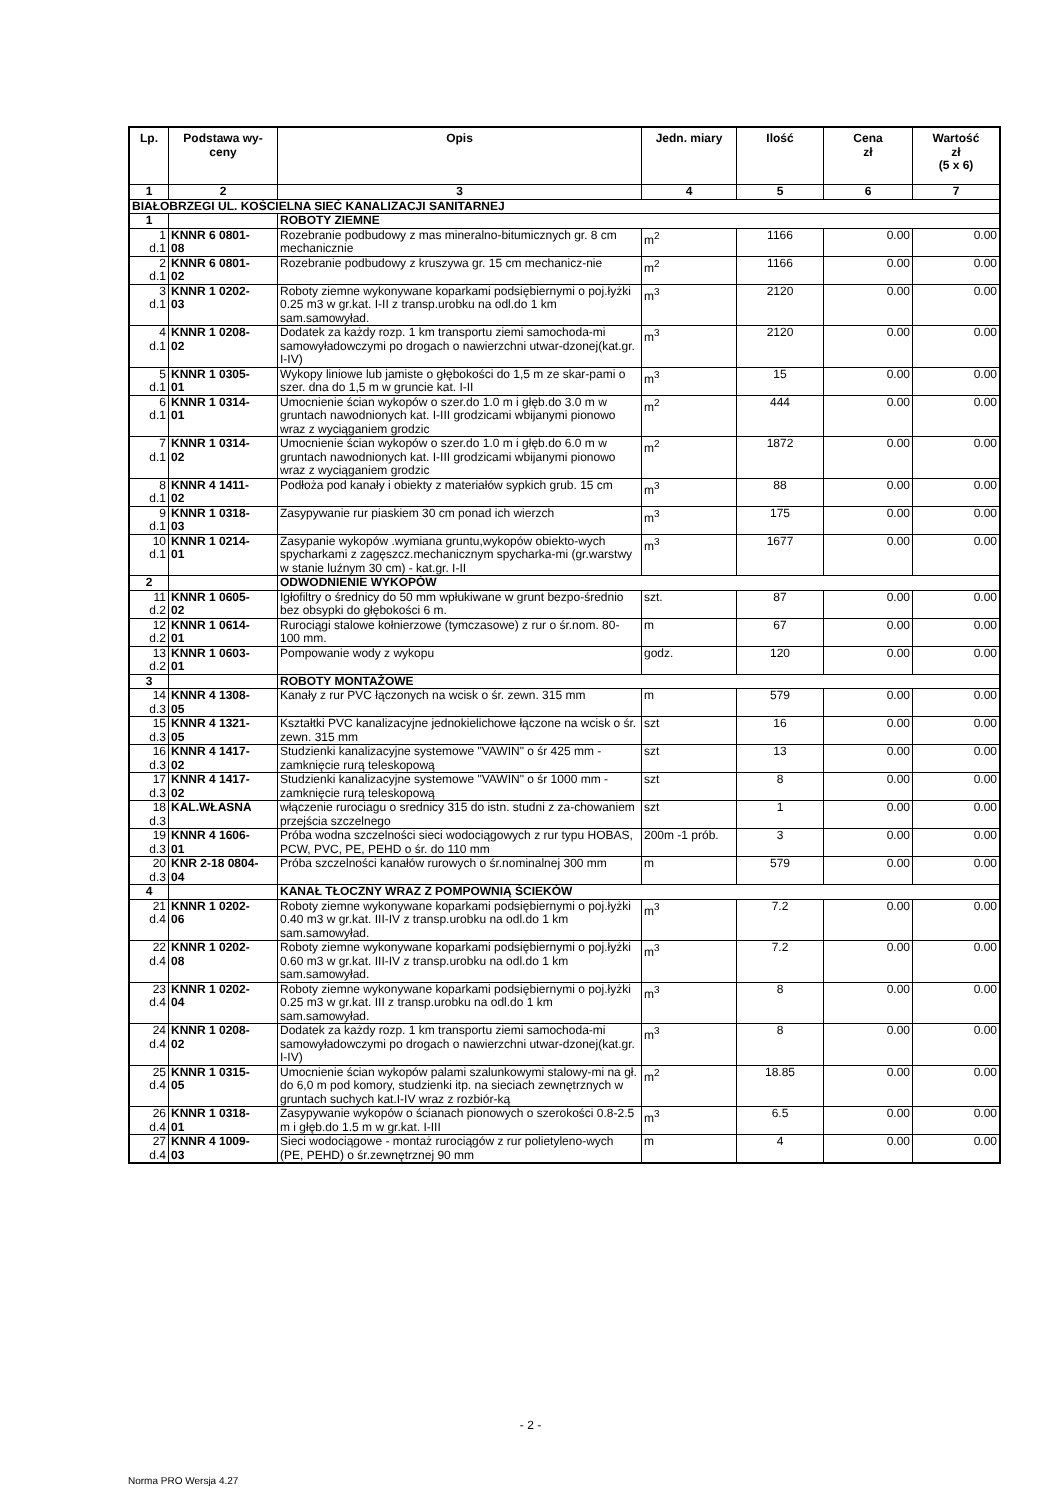| Lp. | Podstawa wy- ceny | Opis | Jedn. miary | Ilość | Cena zł | Wartość zł (5 x 6) |
| --- | --- | --- | --- | --- | --- | --- |
| 1 | 2 | 3 | 4 | 5 | 6 | 7 |
| BIAŁOBRZEGI UL. KOŚCIELNA SIEĆ KANALIZACJI SANITARNEJ | | | | | | |
| 1 | | ROBOTY ZIEMNE | | | | |
| 1 d.1 | KNNR 6 0801- 08 | Rozebranie podbudowy z mas mineralno-bitumicznych gr. 8 cm mechanicznie | m<sup>2</sup> | 1166 | 0.00 | 0.00 |
| 2 d.1 | KNNR 6 0801- 02 | Rozebranie podbudowy z kruszywa gr. 15 cm mechanicz-nie | m<sup>2</sup> | 1166 | 0.00 | 0.00 |
| 3 d.1 | KNNR 1 0202- 03 | Roboty ziemne wykonywane koparkami podsiębiernymi o poj.łyżki 0.25 m3 w gr.kat. I-II z transp.urobku na odl.do 1 km sam.samowyład. | m<sup>3</sup> | 2120 | 0.00 | 0.00 |
| 4 d.1 | KNNR 1 0208- 02 | Dodatek za każdy rozp. 1 km transportu ziemi samochoda-mi samowyładowczymi po drogach o nawierzchni utwar-dzonej(kat.gr. I-IV) | m<sup>3</sup> | 2120 | 0.00 | 0.00 |
| 5 d.1 | KNNR 1 0305- 01 | Wykopy liniowe lub jamiste o głębokości do 1,5 m ze skar-pami o szer. dna do 1,5 m w gruncie kat. I-II | m<sup>3</sup> | 15 | 0.00 | 0.00 |
| 6 d.1 | KNNR 1 0314- 01 | Umocnienie ścian wykopów o szer.do 1.0 m i głęb.do 3.0 m w gruntach nawodnionych kat. I-III grodzicami wbijanymi pionowo wraz z wyciąganiem grodzic | m<sup>2</sup> | 444 | 0.00 | 0.00 |
| 7 d.1 | KNNR 1 0314- 02 | Umocnienie ścian wykopów o szer.do 1.0 m i głęb.do 6.0 m w gruntach nawodnionych kat. I-III grodzicami wbijanymi pionowo wraz z wyciąganiem grodzic | m<sup>2</sup> | 1872 | 0.00 | 0.00 |
| 8 d.1 | KNNR 4 1411- 02 | Podłoża pod kanały i obiekty z materiałów sypkich grub. 15 cm | m<sup>3</sup> | 88 | 0.00 | 0.00 |
| 9 d.1 | KNNR 1 0318- 03 | Zasypywanie rur piaskiem 30 cm ponad ich wierzch | m<sup>3</sup> | 175 | 0.00 | 0.00 |
| 10 d.1 | KNNR 1 0214- 01 | Zasypanie wykopów .wymiana gruntu,wykopów obiekto-wych spycharkami z zagęszcz.mechanicznym spycharka-mi (gr.warstwy w stanie luźnym 30 cm) - kat.gr. I-II | m<sup>3</sup> | 1677 | 0.00 | 0.00 |
| 2 | | ODWODNIENIE WYKOPÓW | | | | |
| 11 d.2 | KNNR 1 0605- 02 | Igłofiltry o średnicy do 50 mm wpłukiwane w grunt bezpo-średnio bez obsypki do głębokości 6 m. | szt. | 87 | 0.00 | 0.00 |
| 12 d.2 | KNNR 1 0614- 01 | Rurociągi stalowe kołnierzowe (tymczasowe) z rur o śr.nom. 80-100 mm. | m | 67 | 0.00 | 0.00 |
| 13 d.2 | KNNR 1 0603- 01 | Pompowanie wody z wykopu | godz. | 120 | 0.00 | 0.00 |
| 3 | | ROBOTY MONTAŻOWE | | | | |
| 14 d.3 | KNNR 4 1308- 05 | Kanały z rur PVC łączonych na wcisk o śr. zewn. 315 mm | m | 579 | 0.00 | 0.00 |
| 15 d.3 | KNNR 4 1321- 05 | Kształtki PVC kanalizacyjne jednokielichowe łączone na wcisk o śr. zewn. 315 mm | szt | 16 | 0.00 | 0.00 |
| 16 d.3 | KNNR 4 1417- 02 | Studzienki kanalizacyjne systemowe "VAWIN" o śr 425 mm - zamknięcie rurą teleskopową | szt | 13 | 0.00 | 0.00 |
| 17 d.3 | KNNR 4 1417- 02 | Studzienki kanalizacyjne systemowe "VAWIN" o śr 1000 mm - zamknięcie rurą teleskopową | szt | 8 | 0.00 | 0.00 |
| 18 d.3 | KAL.WŁASNA | włączenie rurociagu o srednicy 315 do istn. studni z za-chowaniem przejścia szczelnego | szt | 1 | 0.00 | 0.00 |
| 19 d.3 | KNNR 4 1606- 01 | Próba wodna szczelności sieci wodociągowych z rur typu HOBAS, PCW, PVC, PE, PEHD o śr. do 110 mm | 200m -1 prób. | 3 | 0.00 | 0.00 |
| 20 d.3 | KNR 2-18 0804- 04 | Próba szczelności kanałów rurowych o śr.nominalnej 300 mm | m | 579 | 0.00 | 0.00 |
| 4 | | KANAŁ TŁOCZNY WRAZ Z POMPOWNIĄ ŚCIEKÓW | | | | |
| 21 d.4 | KNNR 1 0202- 06 | Roboty ziemne wykonywane koparkami podsiębiernymi o poj.łyżki 0.40 m3 w gr.kat. III-IV z transp.urobku na odl.do 1 km sam.samowyład. | m<sup>3</sup> | 7.2 | 0.00 | 0.00 |
| 22 d.4 | KNNR 1 0202- 08 | Roboty ziemne wykonywane koparkami podsiębiernymi o poj.łyżki 0.60 m3 w gr.kat. III-IV z transp.urobku na odl.do 1 km sam.samowyład. | m<sup>3</sup> | 7.2 | 0.00 | 0.00 |
| 23 d.4 | KNNR 1 0202- 04 | Roboty ziemne wykonywane koparkami podsiębiernymi o poj.łyżki 0.25 m3 w gr.kat. III z transp.urobku na odl.do 1 km sam.samowyład. | m<sup>3</sup> | 8 | 0.00 | 0.00 |
| 24 d.4 | KNNR 1 0208- 02 | Dodatek za każdy rozp. 1 km transportu ziemi samochoda-mi samowyładowczymi po drogach o nawierzchni utwar-dzonej(kat.gr. I-IV) | m<sup>3</sup> | 8 | 0.00 | 0.00 |
| 25 d.4 | KNNR 1 0315- 05 | Umocnienie ścian wykopów palami szalunkowymi stalowy-mi na gł. do 6,0 m pod komory, studzienki itp. na sieciach zewnętrznych w gruntach suchych kat.I-IV wraz z rozbiór-ką | m<sup>2</sup> | 18.85 | 0.00 | 0.00 |
| 26 d.4 | KNNR 1 0318- 01 | Zasypywanie wykopów o ścianach pionowych o szerokości 0.8-2.5 m i głęb.do 1.5 m w gr.kat. I-III | m<sup>3</sup> | 6.5 | 0.00 | 0.00 |
| 27 d.4 | KNNR 4 1009- 03 | Sieci wodociągowe - montaż rurociągów z rur polietyleno-wych (PE, PEHD) o śr.zewnętrznej 90 mm | m | 4 | 0.00 | 0.00 |
- 2 -
Norma PRO Wersja 4.27